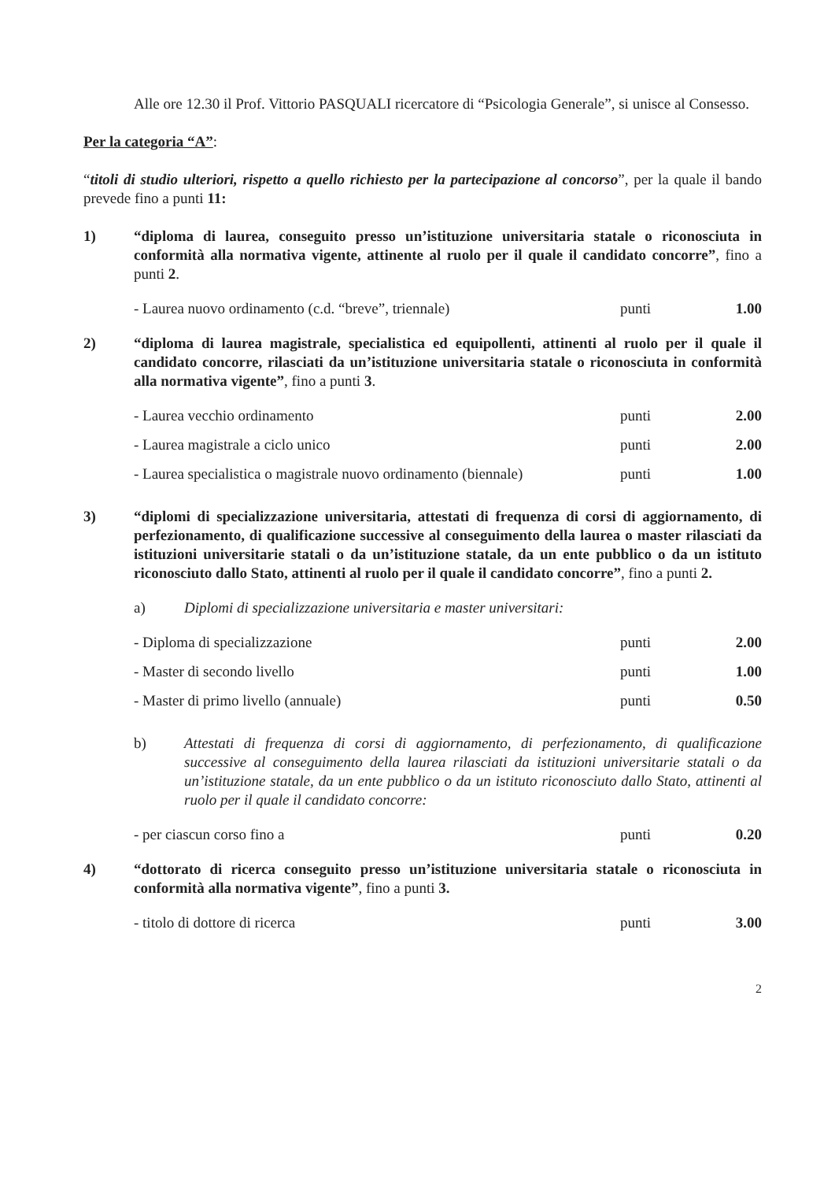Alle ore 12.30 il Prof. Vittorio PASQUALI ricercatore di “Psicologia Generale”, si unisce al Consesso.
Per la categoria “A”:
“titoli di studio ulteriori, rispetto a quello richiesto per la partecipazione al concorso”, per la quale il bando prevede fino a punti 11:
1) “diploma di laurea, conseguito presso un’istituzione universitaria statale o riconosciuta in conformità alla normativa vigente, attinente al ruolo per il quale il candidato concorre”, fino a punti 2.
- Laurea nuovo ordinamento (c.d. “breve”, triennale) punti 1.00
2) “diploma di laurea magistrale, specialistica ed equipollenti, attinenti al ruolo per il quale il candidato concorre, rilasciati da un’istituzione universitaria statale o riconosciuta in conformità alla normativa vigente”, fino a punti 3.
- Laurea vecchio ordinamento punti 2.00
- Laurea magistrale a ciclo unico punti 2.00
- Laurea specialistica o magistrale nuovo ordinamento (biennale) punti 1.00
3) “diplomi di specializzazione universitaria, attestati di frequenza di corsi di aggiornamento, di perfezionamento, di qualificazione successive al conseguimento della laurea o master rilasciati da istituzioni universitarie statali o da un’istituzione statale, da un ente pubblico o da un istituto riconosciuto dallo Stato, attinenti al ruolo per il quale il candidato concorre”, fino a punti 2.
a) Diplomi di specializzazione universitaria e master universitari:
- Diploma di specializzazione punti 2.00
- Master di secondo livello punti 1.00
- Master di primo livello (annuale) punti 0.50
b) Attestati di frequenza di corsi di aggiornamento, di perfezionamento, di qualificazione successive al conseguimento della laurea rilasciati da istituzioni universitarie statali o da un’istituzione statale, da un ente pubblico o da un istituto riconosciuto dallo Stato, attinenti al ruolo per il quale il candidato concorre:
- per ciascun corso fino a punti 0.20
4) “dottorato di ricerca conseguito presso un’istituzione universitaria statale o riconosciuta in conformità alla normativa vigente”, fino a punti 3.
- titolo di dottore di ricerca punti 3.00
2